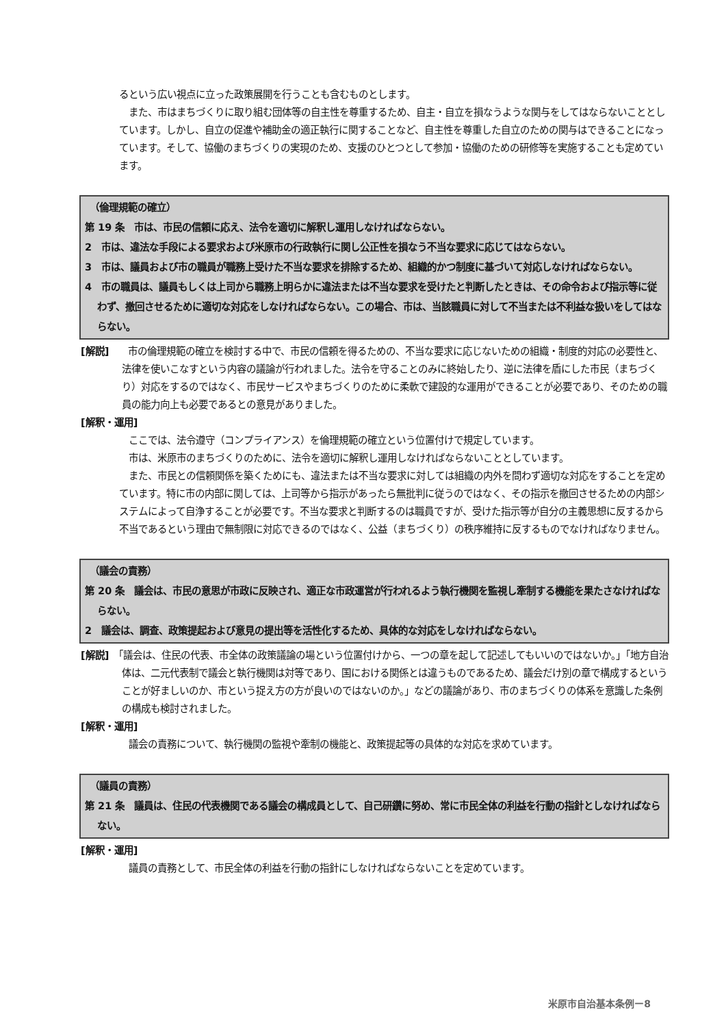るという広い視点に立った政策展開を行うことも含むものとします。
また、市はまちづくりに取り組む団体等の自主性を尊重するため、自主・自立を損なうような関与をしてはならないこととしています。しかし、自立の促進や補助金の適正執行に関することなど、自主性を尊重した自立のための関与はできることになっています。そして、協働のまちづくりの実現のため、支援のひとつとして参加・協働のための研修等を実施することも定めています。
　（倫理規範の確立）
第 19 条　市は、市民の信頼に応え、法令を適切に解釈し運用しなければならない。
2　市は、違法な手段による要求および米原市の行政執行に関し公正性を損なう不当な要求に応じてはならない。
3　市は、議員および市の職員が職務上受けた不当な要求を排除するため、組織的かつ制度に基づいて対応しなければならない。
4　市の職員は、議員もしくは上司から職務上明らかに違法または不当な要求を受けたと判断したときは、その命令および指示等に従わず、撤回させるために適切な対応をしなければならない。この場合、市は、当該職員に対して不当または不利益な扱いをしてはならない。
[解説]　　市の倫理規範の確立を検討する中で、市民の信頼を得るための、不当な要求に応じないための組織・制度的対応の必要性と、法律を使いこなすという内容の議論が行われました。法令を守ることのみに終始したり、逆に法律を盾にした市民（まちづくり）対応をするのではなく、市民サービスやまちづくりのために柔軟で建設的な運用ができることが必要であり、そのための職員の能力向上も必要であるとの意見がありました。
[解釈・運用]
ここでは、法令遵守（コンプライアンス）を倫理規範の確立という位置付けで規定しています。
市は、米原市のまちづくりのために、法令を適切に解釈し運用しなければならないこととしています。
また、市民との信頼関係を築くためにも、違法または不当な要求に対しては組織の内外を問わず適切な対応をすることを定めています。特に市の内部に関しては、上司等から指示があったら無批判に従うのではなく、その指示を撤回させるための内部システムによって自浄することが必要です。不当な要求と判断するのは職員ですが、受けた指示等が自分の主義思想に反するから不当であるという理由で無制限に対応できるのではなく、公益（まちづくり）の秩序維持に反するものでなければなりません。
　（議会の責務）
第 20 条　議会は、市民の意思が市政に反映され、適正な市政運営が行われるよう執行機関を監視し牽制する機能を果たさなければならない。
2　議会は、調査、政策提起および意見の提出等を活性化するため、具体的な対応をしなければならない。
[解説]　「議会は、住民の代表、市全体の政策議論の場という位置付けから、一つの章を起して記述してもいいのではないか。」「地方自治体は、二元代表制で議会と執行機関は対等であり、国における関係とは違うものであるため、議会だけ別の章で構成するということが好ましいのか、市という捉え方の方が良いのではないのか。」などの議論があり、市のまちづくりの体系を意識した条例の構成も検討されました。
[解釈・運用]
議会の責務について、執行機関の監視や牽制の機能と、政策提起等の具体的な対応を求めています。
　（議員の責務）
第 21 条　議員は、住民の代表機関である議会の構成員として、自己研鑽に努め、常に市民全体の利益を行動の指針としなければならない。
[解釈・運用]
議員の責務として、市民全体の利益を行動の指針にしなければならないことを定めています。
米原市自治基本条例ー8